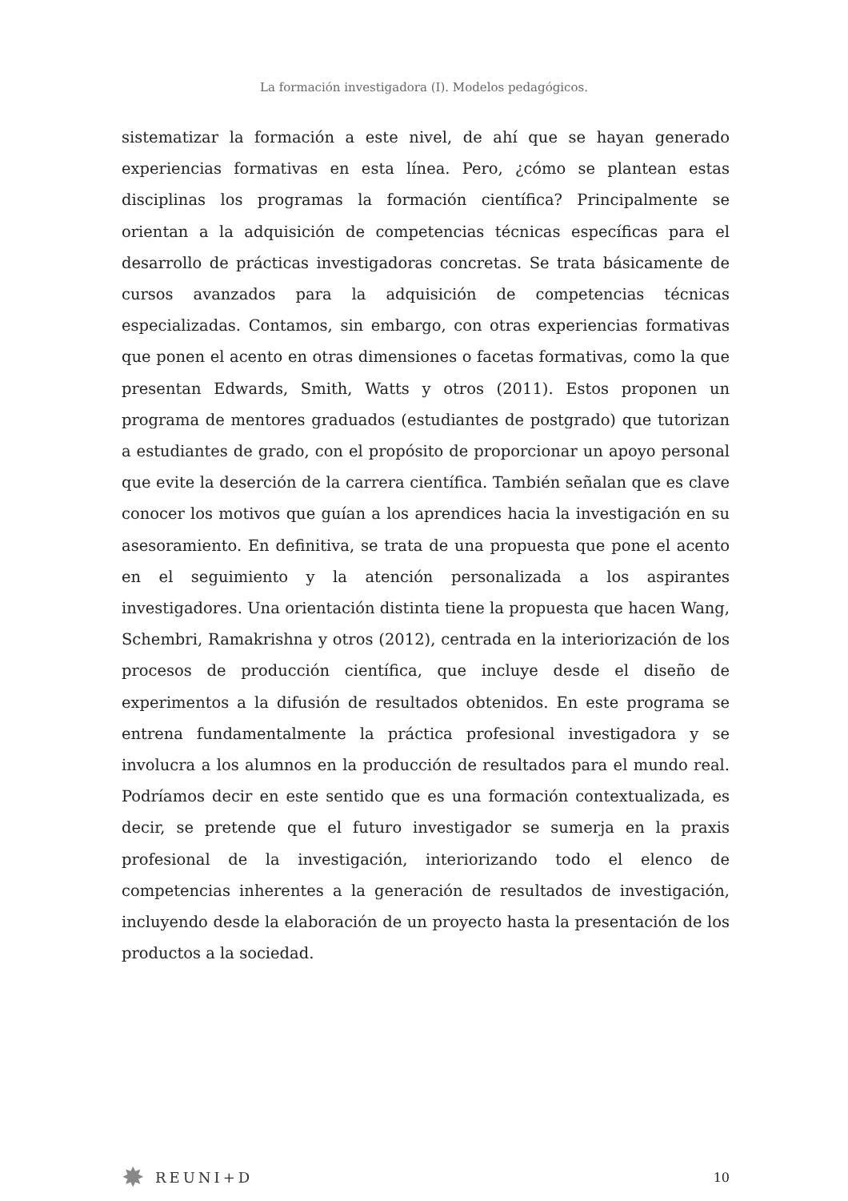La formación investigadora (I). Modelos pedagógicos.
sistematizar la formación a este nivel, de ahí que se hayan generado experiencias formativas en esta línea. Pero, ¿cómo se plantean estas disciplinas los programas la formación científica? Principalmente se orientan a la adquisición de competencias técnicas específicas para el desarrollo de prácticas investigadoras concretas. Se trata básicamente de cursos avanzados para la adquisición de competencias técnicas especializadas. Contamos, sin embargo, con otras experiencias formativas que ponen el acento en otras dimensiones o facetas formativas, como la que presentan Edwards, Smith, Watts y otros (2011). Estos proponen un programa de mentores graduados (estudiantes de postgrado) que tutorizan a estudiantes de grado, con el propósito de proporcionar un apoyo personal que evite la deserción de la carrera científica. También señalan que es clave conocer los motivos que guían a los aprendices hacia la investigación en su asesoramiento. En definitiva, se trata de una propuesta que pone el acento en el seguimiento y la atención personalizada a los aspirantes investigadores. Una orientación distinta tiene la propuesta que hacen Wang, Schembri, Ramakrishna y otros (2012), centrada en la interiorización de los procesos de producción científica, que incluye desde el diseño de experimentos a la difusión de resultados obtenidos. En este programa se entrena fundamentalmente la práctica profesional investigadora y se involucra a los alumnos en la producción de resultados para el mundo real. Podríamos decir en este sentido que es una formación contextualizada, es decir, se pretende que el futuro investigador se sumerja en la praxis profesional de la investigación, interiorizando todo el elenco de competencias inherentes a la generación de resultados de investigación, incluyendo desde la elaboración de un proyecto hasta la presentación de los productos a la sociedad.
✸ REUNI+D 10